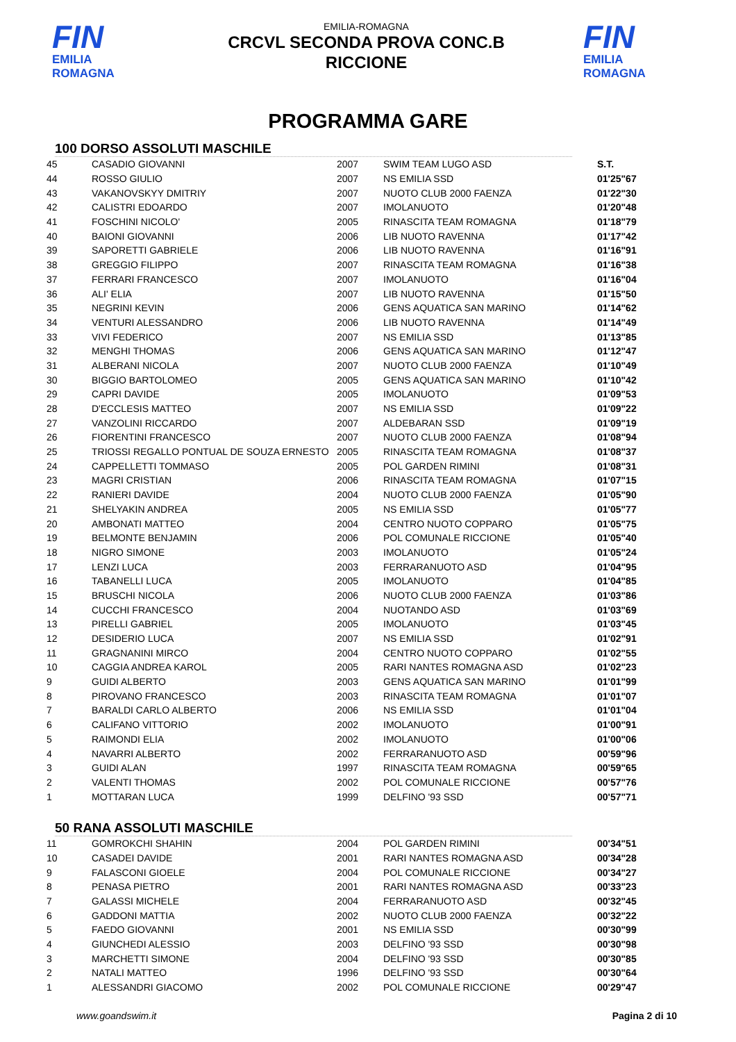FIN
EMILIA ROMAGNA
EMILIA-ROMAGNA
CRCVL SECONDA PROVA CONC.B
RICCIONE
FIN
EMILIA ROMAGNA
PROGRAMMA GARE
100 DORSO ASSOLUTI MASCHILE
| 45 | CASADIO GIOVANNI | 2007 | SWIM TEAM LUGO ASD | S.T. |
| 44 | ROSSO GIULIO | 2007 | NS EMILIA SSD | 01'25"67 |
| 43 | VAKANOVSKYY DMITRIY | 2007 | NUOTO CLUB 2000 FAENZA | 01'22"30 |
| 42 | CALISTRI EDOARDO | 2007 | IMOLANUOTO | 01'20"48 |
| 41 | FOSCHINI NICOLO' | 2005 | RINASCITA TEAM ROMAGNA | 01'18"79 |
| 40 | BAIONI GIOVANNI | 2006 | LIB NUOTO RAVENNA | 01'17"42 |
| 39 | SAPORETTI GABRIELE | 2006 | LIB NUOTO RAVENNA | 01'16"91 |
| 38 | GREGGIO FILIPPO | 2007 | RINASCITA TEAM ROMAGNA | 01'16"38 |
| 37 | FERRARI FRANCESCO | 2007 | IMOLANUOTO | 01'16"04 |
| 36 | ALI' ELIA | 2007 | LIB NUOTO RAVENNA | 01'15"50 |
| 35 | NEGRINI KEVIN | 2006 | GENS AQUATICA SAN MARINO | 01'14"62 |
| 34 | VENTURI ALESSANDRO | 2006 | LIB NUOTO RAVENNA | 01'14"49 |
| 33 | VIVI FEDERICO | 2007 | NS EMILIA SSD | 01'13"85 |
| 32 | MENGHI THOMAS | 2006 | GENS AQUATICA SAN MARINO | 01'12"47 |
| 31 | ALBERANI NICOLA | 2007 | NUOTO CLUB 2000 FAENZA | 01'10"49 |
| 30 | BIGGIO BARTOLOMEO | 2005 | GENS AQUATICA SAN MARINO | 01'10"42 |
| 29 | CAPRI DAVIDE | 2005 | IMOLANUOTO | 01'09"53 |
| 28 | D'ECCLESIS MATTEO | 2007 | NS EMILIA SSD | 01'09"22 |
| 27 | VANZOLINI RICCARDO | 2007 | ALDEBARAN SSD | 01'09"19 |
| 26 | FIORENTINI FRANCESCO | 2007 | NUOTO CLUB 2000 FAENZA | 01'08"94 |
| 25 | TRIOSSI REGALLO PONTUAL DE SOUZA ERNESTO | 2005 | RINASCITA TEAM ROMAGNA | 01'08"37 |
| 24 | CAPPELLETTI TOMMASO | 2005 | POL GARDEN RIMINI | 01'08"31 |
| 23 | MAGRI CRISTIAN | 2006 | RINASCITA TEAM ROMAGNA | 01'07"15 |
| 22 | RANIERI DAVIDE | 2004 | NUOTO CLUB 2000 FAENZA | 01'05"90 |
| 21 | SHELYAKIN ANDREA | 2005 | NS EMILIA SSD | 01'05"77 |
| 20 | AMBONATI MATTEO | 2004 | CENTRO NUOTO COPPARO | 01'05"75 |
| 19 | BELMONTE BENJAMIN | 2006 | POL COMUNALE RICCIONE | 01'05"40 |
| 18 | NIGRO SIMONE | 2003 | IMOLANUOTO | 01'05"24 |
| 17 | LENZI LUCA | 2003 | FERRARANUOTO ASD | 01'04"95 |
| 16 | TABANELLI LUCA | 2005 | IMOLANUOTO | 01'04"85 |
| 15 | BRUSCHI NICOLA | 2006 | NUOTO CLUB 2000 FAENZA | 01'03"86 |
| 14 | CUCCHI FRANCESCO | 2004 | NUOTANDO ASD | 01'03"69 |
| 13 | PIRELLI GABRIEL | 2005 | IMOLANUOTO | 01'03"45 |
| 12 | DESIDERIO LUCA | 2007 | NS EMILIA SSD | 01'02"91 |
| 11 | GRAGNANINI MIRCO | 2004 | CENTRO NUOTO COPPARO | 01'02"55 |
| 10 | CAGGIA ANDREA KAROL | 2005 | RARI NANTES ROMAGNA ASD | 01'02"23 |
| 9 | GUIDI ALBERTO | 2003 | GENS AQUATICA SAN MARINO | 01'01"99 |
| 8 | PIROVANO FRANCESCO | 2003 | RINASCITA TEAM ROMAGNA | 01'01"07 |
| 7 | BARALDI CARLO ALBERTO | 2006 | NS EMILIA SSD | 01'01"04 |
| 6 | CALIFANO VITTORIO | 2002 | IMOLANUOTO | 01'00"91 |
| 5 | RAIMONDI ELIA | 2002 | IMOLANUOTO | 01'00"06 |
| 4 | NAVARRI ALBERTO | 2002 | FERRARANUOTO ASD | 00'59"96 |
| 3 | GUIDI ALAN | 1997 | RINASCITA TEAM ROMAGNA | 00'59"65 |
| 2 | VALENTI THOMAS | 2002 | POL COMUNALE RICCIONE | 00'57"76 |
| 1 | MOTTARAN LUCA | 1999 | DELFINO '93 SSD | 00'57"71 |
50 RANA ASSOLUTI MASCHILE
| 11 | GOMROKCHI SHAHIN | 2004 | POL GARDEN RIMINI | 00'34"51 |
| 10 | CASADEI DAVIDE | 2001 | RARI NANTES ROMAGNA ASD | 00'34"28 |
| 9 | FALASCONI GIOELE | 2004 | POL COMUNALE RICCIONE | 00'34"27 |
| 8 | PENASA PIETRO | 2001 | RARI NANTES ROMAGNA ASD | 00'33"23 |
| 7 | GALASSI MICHELE | 2004 | FERRARANUOTO ASD | 00'32"45 |
| 6 | GADDONI MATTIA | 2002 | NUOTO CLUB 2000 FAENZA | 00'32"22 |
| 5 | FAEDO GIOVANNI | 2001 | NS EMILIA SSD | 00'30"99 |
| 4 | GIUNCHEDI ALESSIO | 2003 | DELFINO '93 SSD | 00'30"98 |
| 3 | MARCHETTI SIMONE | 2004 | DELFINO '93 SSD | 00'30"85 |
| 2 | NATALI MATTEO | 1996 | DELFINO '93 SSD | 00'30"64 |
| 1 | ALESSANDRI GIACOMO | 2002 | POL COMUNALE RICCIONE | 00'29"47 |
www.goandswim.it Pagina 2 di 10